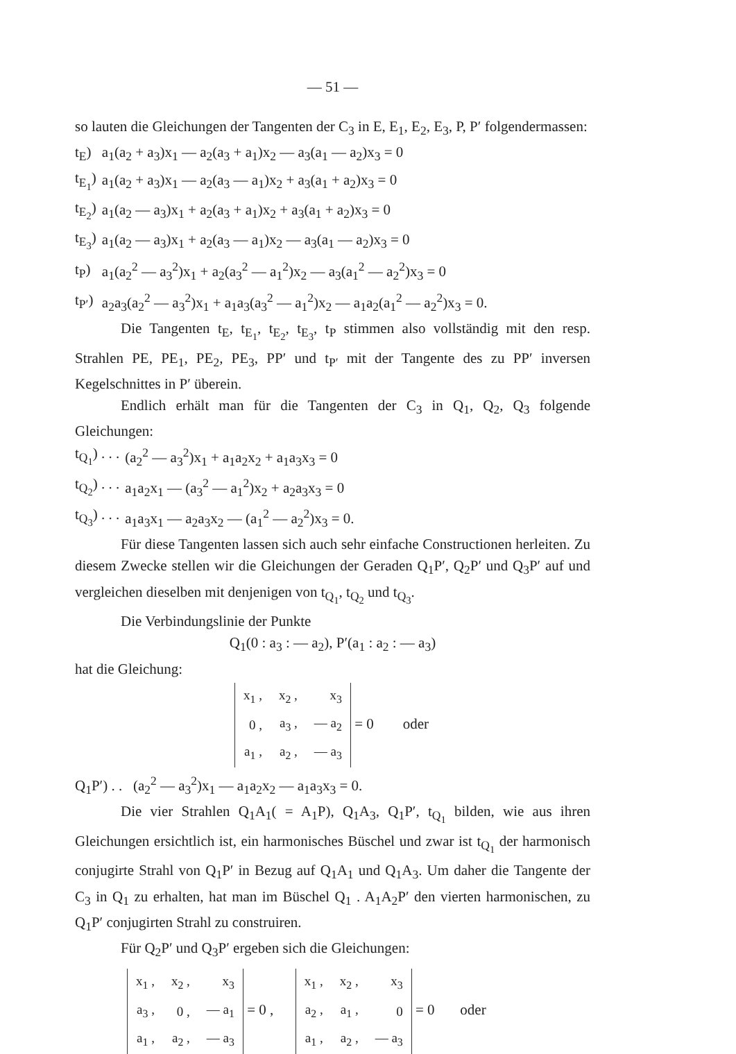— 51 —
so lauten die Gleichungen der Tangenten der C<sub>3</sub> in E, E<sub>1</sub>, E<sub>2</sub>, E<sub>3</sub>, P, P′ folgendermassen:
| t<sub>E</sub>) | a<sub>1</sub>(a<sub>2</sub> + a<sub>3</sub>)x<sub>1</sub> — a<sub>2</sub>(a<sub>3</sub> + a<sub>1</sub>)x<sub>2</sub> — a<sub>3</sub>(a<sub>1</sub> — a<sub>2</sub>)x<sub>3</sub> = 0 |
| t<sub>E<sub>1</sub></sub>) | a<sub>1</sub>(a<sub>2</sub> + a<sub>3</sub>)x<sub>1</sub> — a<sub>2</sub>(a<sub>3</sub> — a<sub>1</sub>)x<sub>2</sub> + a<sub>3</sub>(a<sub>1</sub> + a<sub>2</sub>)x<sub>3</sub> = 0 |
| t<sub>E<sub>2</sub></sub>) | a<sub>1</sub>(a<sub>2</sub> — a<sub>3</sub>)x<sub>1</sub> + a<sub>2</sub>(a<sub>3</sub> + a<sub>1</sub>)x<sub>2</sub> + a<sub>3</sub>(a<sub>1</sub> + a<sub>2</sub>)x<sub>3</sub> = 0 |
| t<sub>E<sub>3</sub></sub>) | a<sub>1</sub>(a<sub>2</sub> — a<sub>3</sub>)x<sub>1</sub> + a<sub>2</sub>(a<sub>3</sub> — a<sub>1</sub>)x<sub>2</sub> — a<sub>3</sub>(a<sub>1</sub> — a<sub>2</sub>)x<sub>3</sub> = 0 |
| t<sub>P</sub>) | a<sub>1</sub>(a<sub>2</sub><sup>2</sup> — a<sub>3</sub><sup>2</sup>)x<sub>1</sub> + a<sub>2</sub>(a<sub>3</sub><sup>2</sup> — a<sub>1</sub><sup>2</sup>)x<sub>2</sub> — a<sub>3</sub>(a<sub>1</sub><sup>2</sup> — a<sub>2</sub><sup>2</sup>)x<sub>3</sub> = 0 |
| t<sub>P′</sub>) | a<sub>2</sub>a<sub>3</sub>(a<sub>2</sub><sup>2</sup> — a<sub>3</sub><sup>2</sup>)x<sub>1</sub> + a<sub>1</sub>a<sub>3</sub>(a<sub>3</sub><sup>2</sup> — a<sub>1</sub><sup>2</sup>)x<sub>2</sub> — a<sub>1</sub>a<sub>2</sub>(a<sub>1</sub><sup>2</sup> — a<sub>2</sub><sup>2</sup>)x<sub>3</sub> = 0. |
Die Tangenten t<sub>E</sub>, t<sub>E<sub>1</sub></sub>, t<sub>E<sub>2</sub></sub>, t<sub>E<sub>3</sub></sub>, t<sub>P</sub> stimmen also vollständig mit den resp. Strahlen PE, PE<sub>1</sub>, PE<sub>2</sub>, PE<sub>3</sub>, PP′ und t<sub>P′</sub> mit der Tangente des zu PP′ inversen Kegelschnittes in P′ überein.
Endlich erhält man für die Tangenten der C<sub>3</sub> in Q<sub>1</sub>, Q<sub>2</sub>, Q<sub>3</sub> folgende Gleichungen:
| t<sub>Q<sub>1</sub></sub>) . . . | (a<sub>2</sub><sup>2</sup> — a<sub>3</sub><sup>2</sup>)x<sub>1</sub> + a<sub>1</sub>a<sub>2</sub>x<sub>2</sub> + a<sub>1</sub>a<sub>3</sub>x<sub>3</sub> = 0 |
| t<sub>Q<sub>2</sub></sub>) . . . | a<sub>1</sub>a<sub>2</sub>x<sub>1</sub> — (a<sub>3</sub><sup>2</sup> — a<sub>1</sub><sup>2</sup>)x<sub>2</sub> + a<sub>2</sub>a<sub>3</sub>x<sub>3</sub> = 0 |
| t<sub>Q<sub>3</sub></sub>) . . . | a<sub>1</sub>a<sub>3</sub>x<sub>1</sub> — a<sub>2</sub>a<sub>3</sub>x<sub>2</sub> — (a<sub>1</sub><sup>2</sup> — a<sub>2</sub><sup>2</sup>)x<sub>3</sub> = 0. |
Für diese Tangenten lassen sich auch sehr einfache Constructionen herleiten. Zu diesem Zwecke stellen wir die Gleichungen der Geraden Q<sub>1</sub>P′, Q<sub>2</sub>P′ und Q<sub>3</sub>P′ auf und vergleichen dieselben mit denjenigen von t<sub>Q<sub>1</sub></sub>, t<sub>Q<sub>2</sub></sub> und t<sub>Q<sub>3</sub></sub>.
Die Verbindungslinie der Punkte
Q<sub>1</sub>(0 : a<sub>3</sub> : — a<sub>2</sub>), P′(a<sub>1</sub> : a<sub>2</sub> : — a<sub>3</sub>)
hat die Gleichung:
| x<sub>1</sub> , | x<sub>2</sub> , | x<sub>3</sub> |
| 0 , | a<sub>3</sub> , | — a<sub>2</sub> |
| a<sub>1</sub> , | a<sub>2</sub> , | — a<sub>3</sub> |
= 0 oder
Q<sub>1</sub>P′) . . (a<sub>2</sub><sup>2</sup> — a<sub>3</sub><sup>2</sup>)x<sub>1</sub> — a<sub>1</sub>a<sub>2</sub>x<sub>2</sub> — a<sub>1</sub>a<sub>3</sub>x<sub>3</sub> = 0.
Die vier Strahlen Q<sub>1</sub>A<sub>1</sub>( = A<sub>1</sub>P), Q<sub>1</sub>A<sub>3</sub>, Q<sub>1</sub>P′, t<sub>Q<sub>1</sub></sub> bilden, wie aus ihren Gleichungen ersichtlich ist, ein harmonisches Büschel und zwar ist t<sub>Q<sub>1</sub></sub> der harmonisch conjugirte Strahl von Q<sub>1</sub>P′ in Bezug auf Q<sub>1</sub>A<sub>1</sub> und Q<sub>1</sub>A<sub>3</sub>. Um daher die Tangente der C<sub>3</sub> in Q<sub>1</sub> zu erhalten, hat man im Büschel Q<sub>1</sub> . A<sub>1</sub>A<sub>2</sub>P′ den vierten harmonischen, zu Q<sub>1</sub>P′ conjugirten Strahl zu construiren.
Für Q<sub>2</sub>P′ und Q<sub>3</sub>P′ ergeben sich die Gleichungen:
| x<sub>1</sub> , | x<sub>2</sub> , | x<sub>3</sub> |
| a<sub>3</sub> , | 0 , | — a<sub>1</sub> |
| a<sub>1</sub> , | a<sub>2</sub> , | — a<sub>3</sub> |
= 0 ,
| x<sub>1</sub> , | x<sub>2</sub> , | x<sub>3</sub> |
| a<sub>2</sub> , | a<sub>1</sub> , | 0 |
| a<sub>1</sub> , | a<sub>2</sub> , | — a<sub>3</sub> |
= 0 oder